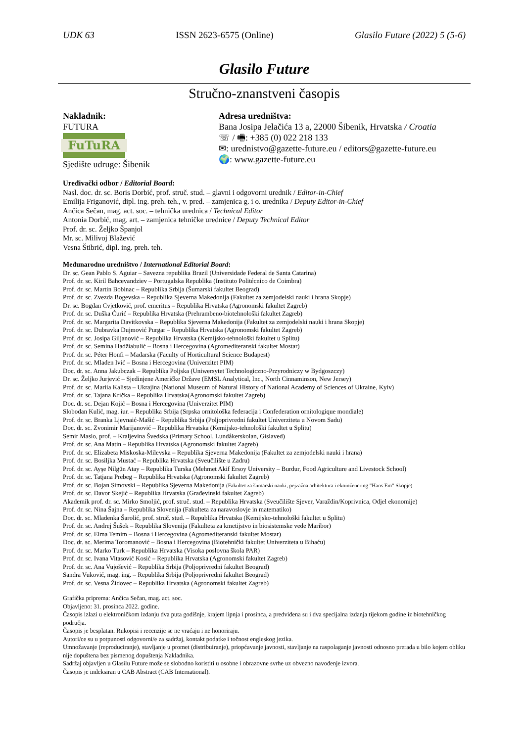UDK 63 ISSN 2623-6575 (Online) Glasilo Future (2022) 5 (5-6)
Glasilo Future
Stručno-znanstveni časopis
Nakladnik:
FUTURA
FuTuRA
Sjedište udruge: Šibenik
Adresa uredništva:
Bana Josipa Jelačića 13 a, 22000 Šibenik, Hrvatska / Croatia
☏ / 🖷: +385 (0) 022 218 133
✉: urednistvo@gazette-future.eu / editors@gazette-future.eu
🌍: www.gazette-future.eu
Uređivački odbor / Editorial Board:
Nasl. doc. dr. sc. Boris Dorbić, prof. struč. stud. – glavni i odgovorni urednik / Editor-in-Chief
Emilija Friganović, dipl. ing. preh. teh., v. pred. – zamjenica g. i o. urednika / Deputy Editor-in-Chief
Ančica Sečan, mag. act. soc. – tehnička urednica / Technical Editor
Antonia Dorbić, mag. art. – zamjenica tehničke urednice / Deputy Technical Editor
Prof. dr. sc. Željko Španjol
Mr. sc. Milivoj Blažević
Vesna Štibrić, dipl. ing. preh. teh.
Međunarodno uredništvo / International Editorial Board:
Dr. sc. Gean Pablo S. Aguiar – Savezna republika Brazil (Universidade Federal de Santa Catarina)
Prof. dr. sc. Kiril Bahcevandziev – Portugalska Republika (Instituto Politécnico de Coimbra)
Prof. dr. sc. Martin Bobinac – Republika Srbija (Šumarski fakultet Beograd)
Prof. dr. sc. Zvezda Bogevska – Republika Sjeverna Makedonija (Fakultet za zemjodelski nauki i hrana Skopje)
Dr. sc. Bogdan Cvjetković, prof. emeritus – Republika Hrvatska (Agronomski fakultet Zagreb)
Prof. dr. sc. Duška Ćurić – Republika Hrvatska (Prehrambeno-biotehnološki fakultet Zagreb)
Prof. dr. sc. Margarita Davitkovska – Republika Sjeverna Makedonija (Fakultet za zemjodelski nauki i hrana Skopje)
Prof. dr. sc. Dubravka Dujmović Purgar – Republika Hrvatska (Agronomski fakultet Zagreb)
Prof. dr. sc. Josipa Giljanović – Republika Hrvatska (Kemijsko-tehnološki fakultet u Splitu)
Prof. dr. sc. Semina Hadžiabulić – Bosna i Hercegovina (Agromediteranski fakultet Mostar)
Prof. dr. sc. Péter Honfi – Mađarska (Faculty of Horticultural Science Budapest)
Prof. dr. sc. Mladen Ivić – Bosna i Hercegovina (Univerzitet PIM)
Doc. dr. sc. Anna Jakubczak – Republika Poljska (Uniwersytet Technologiczno-Przyrodniczy w Bydgoszczy)
Dr. sc. Željko Jurjević – Sjedinjene Američke Države (EMSL Analytical, Inc., North Cinnaminson, New Jersey)
Prof. dr. sc. Mariia Kalista – Ukrajina (National Museum of Natural History of National Academy of Sciences of Ukraine, Kyiv)
Prof. dr. sc. Tajana Krička – Republika Hrvatska(Agronomski fakultet Zagreb)
Doc. dr. sc. Dejan Kojić – Bosna i Hercegovina (Univerzitet PIM)
Slobodan Kulić, mag. iur. – Republika Srbija (Srpska ornitološka federacija i Confederation ornitologique mondiale)
Prof. dr. sc. Branka Ljevnaić-Mašić – Republika Srbija (Poljoprivredni fakultet Univerziteta u Novom Sadu)
Doc. dr. sc. Zvonimir Marijanović – Republika Hrvatska (Kemijsko-tehnološki fakultet u Splitu)
Semir Maslo, prof. – Kraljevina Švedska (Primary School, Lundåkerskolan, Gislaved)
Prof. dr. sc. Ana Matin – Republika Hrvatska (Agronomski fakultet Zagreb)
Prof. dr. sc. Elizabeta Miskoska-Milevska – Republika Sjeverna Makedonija (Fakultet za zemjodelski nauki i hrana)
Prof. dr. sc. Bosiljka Mustać – Republika Hrvatska (Sveučilište u Zadru)
Prof. dr. sc. Ayşe Nilgün Atay – Republika Turska (Mehmet Akif Ersoy University – Burdur, Food Agriculture and Livestock School)
Prof. dr. sc. Tatjana Prebeg – Republika Hrvatska (Agronomski fakultet Zagreb)
Prof. dr. sc. Bojan Simovski – Republika Sjeverna Makedonija (Fakultet za šumarski nauki, pejzažna arhitektura i ekoinženering "Hans Em" Skopje)
Prof. dr. sc. Davor Skejić – Republika Hrvatska (Građevinski fakultet Zagreb)
Akademik prof. dr. sc. Mirko Smoljić, prof. struč. stud. – Republika Hrvatska (Sveučilište Sjever, Varaždin/Koprivnica, Odjel ekonomije)
Prof. dr. sc. Nina Šajna – Republika Slovenija (Fakulteta za naravoslovje in matematiko)
Doc. dr. sc. Mladenka Šarolić, prof. struč. stud. – Republika Hrvatska (Kemijsko-tehnološki fakultet u Splitu)
Prof. dr. sc. Andrej Šušek – Republika Slovenija (Fakulteta za kmetijstvo in biosistemske vede Maribor)
Prof. dr. sc. Elma Temim – Bosna i Hercegovina (Agromediteranski fakultet Mostar)
Doc. dr. sc. Merima Toromanović – Bosna i Hercegovina (Biotehnički fakultet Univerziteta u Bihaću)
Prof. dr. sc. Marko Turk – Republika Hrvatska (Visoka poslovna škola PAR)
Prof. dr. sc. Ivana Vitasović Kosić – Republika Hrvatska (Agronomski fakultet Zagreb)
Prof. dr. sc. Ana Vujošević – Republika Srbija (Poljoprivredni fakultet Beograd)
Sandra Vuković, mag. ing. – Republika Srbija (Poljoprivredni fakultet Beograd)
Prof. dr. sc. Vesna Židovec – Republika Hrvatska (Agronomski fakultet Zagreb)
Grafička priprema: Ančica Sečan, mag. act. soc.
Objavljeno: 31. prosinca 2022. godine.
Časopis izlazi u elektroničkom izdanju dva puta godišnje, krajem lipnja i prosinca, a predviđena su i dva specijalna izdanja tijekom godine iz biotehničkog područja.
Časopis je besplatan. Rukopisi i recenzije se ne vraćaju i ne honoriraju.
Autori/ce su u potpunosti odgovorni/e za sadržaj, kontakt podatke i točnost engleskog jezika.
Umnožavanje (reproduciranje), stavljanje u promet (distribuiranje), priopćavanje javnosti, stavljanje na raspolaganje javnosti odnosno prerada u bilo kojem obliku nije dopuštena bez pismenog dopuštenja Nakladnika.
Sadržaj objavljen u Glasilu Future može se slobodno koristiti u osobne i obrazovne svrhe uz obvezno navođenje izvora.
Časopis je indeksiran u CAB Abstract (CAB International).